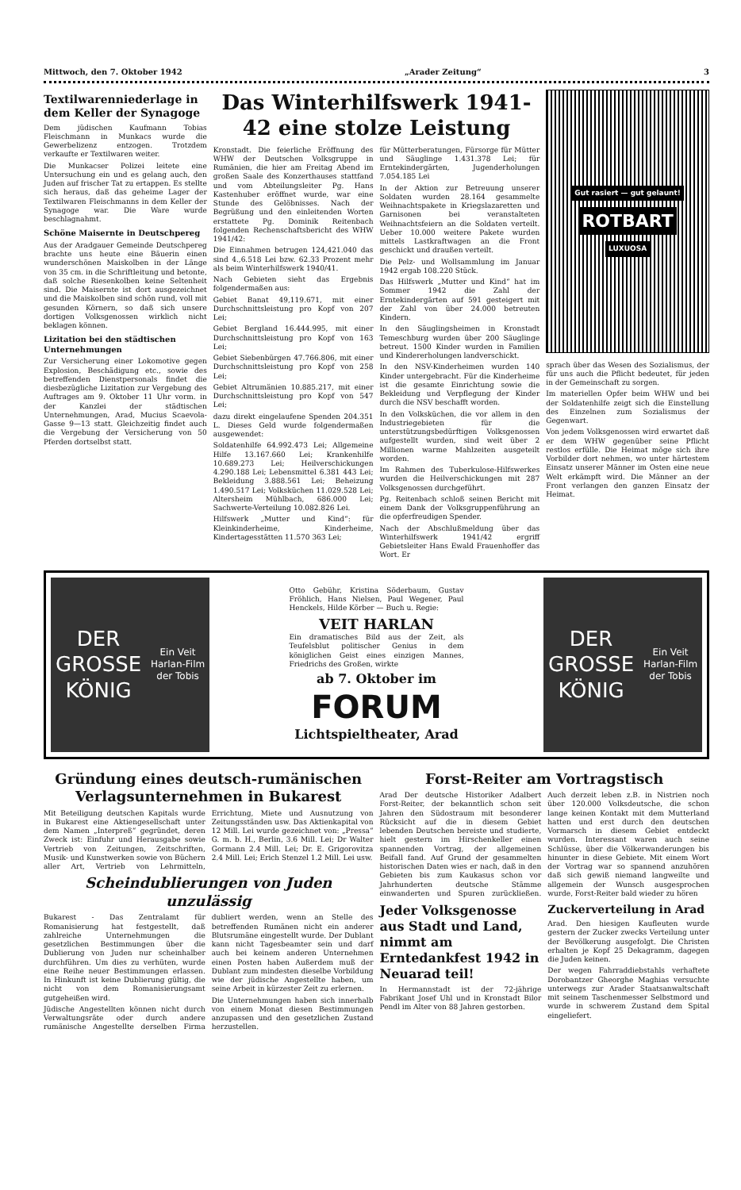Mittwoch, den 7. Oktober 1942 „Arader Zeitung“3
Textilwarenniederlage in dem Keller der Synagoge
Dem jüdischen Kaufmann Tobias Fleischmann in Munkacs wurde die Gewerbelizenz entzogen. Trotzdem verkaufte er Textilwaren weiter.
Die Munkacser Polizei leitete eine Untersuchung ein und es gelang auch, den Juden auf frischer Tat zu ertappen. Es stellte sich heraus, daß das geheime Lager der Textilwaren Fleischmanns in dem Keller der Synagoge war. Die Ware wurde beschlagnahmt.
Schöne Maisernte in Deutschpereg
Aus der Aradgauer Gemeinde Deutschpereg brachte uns heute eine Bäuerin einen wunderschönen Maiskolben in der Länge von 35 cm. in die Schriftleitung und betonte, daß solche Riesenkolben keine Seltenheit sind. Die Maisernte ist dort ausgezeichnet und die Maiskolben sind schön rund, voll mit gesunden Körnern, so daß sich unsere dortigen Volksgenossen wirklich nicht beklagen können.
Lizitation bei den städtischen Unternehmungen
Zur Versicherung einer Lokomotive gegen Explosion, Beschädigung etc., sowie des betreffenden Dienstpersonals findet die diesbezügliche Lizitation zur Vergebung des Auftrages am 9. Oktober 11 Uhr vorm. in der Kanzlei der städtischen Unternehmungen, Arad, Mucius Scaevola-Gasse 9—13 statt. Gleichzeitig findet auch die Vergebung der Versicherung von 50 Pferden dortselbst statt.
Das Winterhilfswerk 1941-42 eine stolze Leistung
Kronstadt. Die feierliche Eröffnung des WHW der Deutschen Volksgruppe in Rumänien, die hier am Freitag Abend im großen Saale des Konzerthauses stattfand und vom Abteilungsleiter Pg. Hans Kastenhuber eröffnet wurde, war eine Stunde des Gelöbnisses. Nach der Begrüßung und den einleitenden Worten erstattete Pg. Dominik Reitenbach folgenden Rechenschaftsbericht des WHW 1941/42:
Die Einnahmen betrugen 124,421.040 das sind 4.,6.518 Lei bzw. 62.33 Prozent mehr als beim Winterhilfswerk 1940/41.
Nach Gebieten sieht das Ergebnis folgendermaßen aus:
Gebiet Banat 49,119.671, mit einer Durchschnittsleistung pro Kopf von 207 Lei;
Gebiet Bergland 16.444.995, mit einer Durchschnittsleistung pro Kopf von 163 Lei;
Gebiet Siebenbürgen 47.766.806, mit einer Durchschnittsleistung pro Kopf von 258 Lei;
Gebiet Altrumänien 10.885.217, mit einer Durchschnittsleistung pro Kopf von 547 Lei;
dazu direkt eingelaufene Spenden 204.351 L. Dieses Geld wurde folgendermaßen ausgewendet:
Soldatenhilfe 64.992.473 Lei; Allgemeine Hilfe 13.167.660 Lei; Krankenhilfe 10.689.273 Lei; Heilverschickungen 4.290.188 Lei; Lebensmittel 6.381 443 Lei; Bekleidung 3.888.561 Lei; Beheizung 1.490.517 Lei; Volksküchen 11.029.528 Lei; Altersheim Mühlbach, 686.000 Lei; Sachwerte-Verteilung 10.082.826 Lei.
Hilfswerk „Mutter und Kind“: für Kleinkinderheime, Kinderheime, Kindertagesstätten 11.570 363 Lei;
für Mütterberatungen, Fürsorge für Mütter und Säuglinge 1.431.378 Lei; für Erntekindergärten, Jugenderholungen 7.054.185 Lei
In der Aktion zur Betreuung unserer Soldaten wurden 28.164 gesammelte Weihnachtspakete in Kriegslazaretten und Garnisonen bei veranstalteten Weihnachtsfeiern an die Soldaten verteilt. Ueber 10.000 weitere Pakete wurden mittels Lastkraftwagen an die Front geschickt und draußen verteilt.
Die Pelz- und Wollsammlung im Januar 1942 ergab 108.220 Stück.
Das Hilfswerk „Mutter und Kind“ hat im Sommer 1942 die Zahl der Erntekindergärten auf 591 gesteigert mit der Zahl von über 24.000 betreuten Kindern.
In den Säuglingsheimen in Kronstadt Temeschburg wurden über 200 Säuglinge betreut. 1500 Kinder wurden in Familien und Kindererholungen landverschickt.
In den NSV-Kinderheimen wurden 140 Kinder untergebracht. Für die Kinderheime ist die gesamte Einrichtung sowie die Bekleidung und Verpflegung der Kinder durch die NSV beschafft worden.
In den Volksküchen, die vor allem in den Industriegebieten für die unterstützungsbedürftigen Volksgenossen aufgestellt wurden, sind weit über 2 Millionen warme Mahlzeiten ausgeteilt worden.
Im Rahmen des Tuberkulose-Hilfswerkes wurden die Heilverschickungen mit 287 Volksgenossen durchgeführt.
Pg. Reitenbach schloß seinen Bericht mit einem Dank der Volksgruppenführung an die opferfreudigen Spender.
Nach der Abschlußmeldung über das Winterhilfswerk 1941/42 ergriff Gebietsleiter Hans Ewald Frauenhoffer das Wort. Er
Gut rasiert — gut gelaunt!
ROTBART
LUXUOSA
sprach über das Wesen des Sozialismus, der für uns auch die Pflicht bedeutet, für jeden in der Gemeinschaft zu sorgen.
Im materiellen Opfer beim WHW und bei der Soldatenhilfe zeigt sich die Einstellung des Einzelnen zum Sozialismus der Gegenwart.
Von jedem Volksgenossen wird erwartet daß er dem WHW gegenüber seine Pflicht restlos erfülle. Die Heimat möge sich ihre Vorbilder dort nehmen, wo unter härtestem Einsatz unserer Männer im Osten eine neue Welt erkämpft wird. Die Männer an der Front verlangen den ganzen Einsatz der Heimat.
DER GROSSE KÖNIG
Ein Veit Harlan-Film der Tobis
Otto Gebühr, Kristina Söderbaum, Gustav Fröhlich, Hans Nielsen, Paul Wegener, Paul Henckels, Hilde Körber — Buch u. Regie:
VEIT HARLAN
Ein dramatisches Bild aus der Zeit, als Teufelsblut politischer Genius in dem königlichen Geist eines einzigen Mannes, Friedrichs des Großen, wirkte
ab 7. Oktober im
FORUM
Lichtspieltheater, Arad
DER GROSSE KÖNIG
Ein Veit Harlan-Film der Tobis
Gründung eines deutsch-rumänischen Verlagsunternehmen in Bukarest
Mit Beteiligung deutschen Kapitals wurde in Bukarest eine Aktiengesellschaft unter dem Namen „Interpreß“ gegründet, deren Zweck ist: Einfuhr und Herausgabe sowie Vertrieb von Zeitungen, Zeitschriften, Musik- und Kunstwerken sowie von Büchern aller Art, Vertrieb von Lehrmitteln, Errichtung, Miete und Ausnutzung von Zeitungsständen usw. Das Aktienkapital von 12 Mill. Lei wurde gezeichnet von: „Pressa“ G. m. b. H., Berlin, 3.6 Mill. Lei; Dr Walter Gormann 2.4 Mill. Lei; Dr. E. Grigorovitza 2.4 Mill. Lei; Erich Stenzel 1.2 Mill. Lei usw.
Scheindublierungen von Juden unzulässig
Bukarest - Das Zentralamt für Romanisierung hat festgestellt, daß zahlreiche Unternehmungen die gesetzlichen Bestimmungen über die Dublierung von Juden nur scheinhalber durchführen. Um dies zu verhüten, wurde eine Reihe neuer Bestimmungen erlassen. In Hinkunft ist keine Dublierung gültig, die nicht von dem Romanisierungsamt gutgeheißen wird.
Jüdische Angestellten können nicht durch Verwaltungsräte oder durch andere rumänische Angestellte derselben Firma dubliert werden, wenn an Stelle des betreffenden Rumänen nicht ein anderer Blutsrumäne eingestellt wurde. Der Dublant kann nicht Tagesbeamter sein und darf auch bei keinem anderen Unternehmen einen Posten haben Außerdem muß der Dublant zum mindesten dieselbe Vorbildung wie der jüdische Angestellte haben, um seine Arbeit in kürzester Zeit zu erlernen.
Die Unternehmungen haben sich innerhalb von einem Monat diesen Bestimmungen anzupassen und den gesetzlichen Zustand herzustellen.
Forst-Reiter am Vortragstisch
Arad Der deutsche Historiker Adalbert Forst-Reiter, der bekanntlich schon seit Jahren den Südostraum mit besonderer Rücksicht auf die in diesem Gebiet lebenden Deutschen bereiste und studierte, hielt gestern im Hirschenkeller einen spannenden Vortrag, der allgemeinen Beifall fand. Auf Grund der gesammelten historischen Daten wies er nach, daß in den Gebieten bis zum Kaukasus schon vor Jahrhunderten deutsche Stämme einwanderten und Spuren zurückließen. Auch derzeit leben z.B. in Nistrien noch über 120.000 Volksdeutsche, die schon lange keinen Kontakt mit dem Mutterland hatten und erst durch den deutschen Vormarsch in diesem Gebiet entdeckt wurden. Interessant waren auch seine Schlüsse, über die Völkerwanderungen bis hinunter in diese Gebiete. Mit einem Wort der Vortrag war so spannend anzuhören daß sich gewiß niemand langweilte und allgemein der Wunsch ausgesprochen wurde, Forst-Reiter bald wieder zu hören
Jeder Volksgenosse aus Stadt und Land, nimmt am Erntedankfest 1942 in Neuarad teil!
In Hermannstadt ist der 72-jährige Fabrikant Josef Uhl und in Kronstadt Bilor Pendl im Alter von 88 Jahren gestorben.
Zuckerverteilung in Arad
Arad. Den hiesigen Kaufleuten wurde gestern der Zucker zwecks Verteilung unter der Bevölkerung ausgefolgt. Die Christen erhalten je Kopf 25 Dekagramm, dagegen die Juden keinen.
Der wegen Fahrraddiebstahls verhaftete Dorobantzer Gheorghe Maghias versuchte unterwegs zur Arader Staatsanwaltschaft mit seinem Taschenmesser Selbstmord und wurde in schwerem Zustand dem Spital eingeliefert.